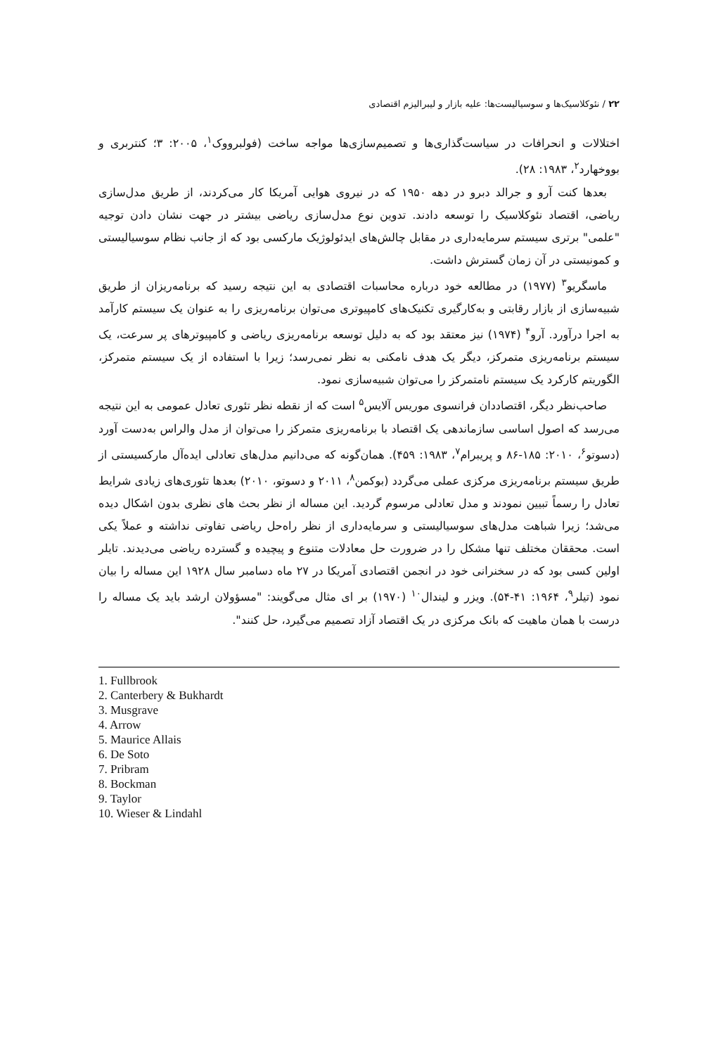۲۲ / نئوکلاسیک‌ها و سوسیالیست‌ها: علیه بازار و لیبرالیزم اقتصادی
اختلالات و انحرافات در سیاست‌گذاری‌ها و تصمیم‌سازی‌ها مواجه ساخت (فولبرووک<sup>۱</sup>، ۲۰۰۵: ۳؛ کنتربری و بووخهارد<sup>۲</sup>، ۱۹۸۳: ۲۸).
بعدها کنت آرو و جرالد دبرو در دهه ۱۹۵۰ که در نیروی هوایی آمریکا کار می‌کردند، از طریق مدل‌سازی ریاضی، اقتصاد نئوکلاسیک را توسعه دادند. تدوین نوع مدل‌سازی ریاضی بیشتر در جهت نشان دادن توجیه "علمی" برتری سیستم سرمایه‌داری در مقابل چالش‌های ایدئولوژیک مارکسی بود که از جانب نظام سوسیالیستی و کمونیستی در آن زمان گسترش داشت.
ماسگریو<sup>۳</sup> (۱۹۷۷) در مطالعه خود درباره محاسبات اقتصادی به این نتیجه رسید که برنامه‌ریزان از طریق شبیه‌سازی از بازار رقابتی و به‌کارگیری تکنیک‌های کامپیوتری می‌توان برنامه‌ریزی را به عنوان یک سیستم کارآمد به اجرا درآورد. آرو<sup>۴</sup> (۱۹۷۴) نیز معتقد بود که به دلیل توسعه برنامه‌ریزی ریاضی و کامپیوترهای پر سرعت، یک سیستم برنامه‌ریزی متمرکز، دیگر یک هدف نامکنی به نظر نمی‌رسد؛ زیرا با استفاده از یک سیستم متمرکز، الگوریتم کارکرد یک سیستم نامتمرکز را می‌توان شبیه‌سازی نمود.
صاحب‌نظر دیگر، اقتصاددان فرانسوی موریس آلایس<sup>۵</sup> است که از نقطه نظر تئوری تعادل عمومی به این نتیجه می‌رسد که اصول اساسی سازماندهی یک اقتصاد با برنامه‌ریزی متمرکز را می‌توان از مدل والراس به‌دست آورد (دسوتو<sup>۶</sup>، ۲۰۱۰: ۱۸۵-۸۶ و پریبرام<sup>۷</sup>، ۱۹۸۳: ۴۵۹). همان‌گونه که می‌دانیم مدل‌های تعادلی ایده‌آل مارکسیستی از طریق سیستم برنامه‌ریزی مرکزی عملی می‌گردد (بوکمن<sup>۸</sup>، ۲۰۱۱ و دسوتو، ۲۰۱۰) بعدها تئوری‌های زیادی شرایط تعادل را رسماً تبیین نمودند و مدل تعادلی مرسوم گردید. این مساله از نظر بحث های نظری بدون اشکال دیده می‌شد؛ زیرا شباهت مدل‌های سوسیالیستی و سرمایه‌داری از نظر راه‌حل ریاضی تفاوتی نداشته و عملاً یکی است. محققان مختلف تنها مشکل را در ضرورت حل معادلات متنوع و پیچیده و گسترده ریاضی می‌دیدند. تایلر اولین کسی بود که در سخنرانی خود در انجمن اقتصادی آمریکا در ۲۷ ماه دسامبر سال ۱۹۲۸ این مساله را بیان نمود (تیلر<sup>۹</sup>، ۱۹۶۴: ۴۱-۵۴). ویزر و لیندال<sup>۱۰</sup> (۱۹۷۰) بر ای مثال می‌گویند: "مسؤولان ارشد باید یک مساله را درست با همان ماهیت که بانک مرکزی در یک اقتصاد آزاد تصمیم می‌گیرد، حل کنند".
1. Fullbrook
2. Canterbery & Bukhardt
3. Musgrave
4. Arrow
5. Maurice Allais
6. De Soto
7. Pribram
8. Bockman
9. Taylor
10. Wieser & Lindahl